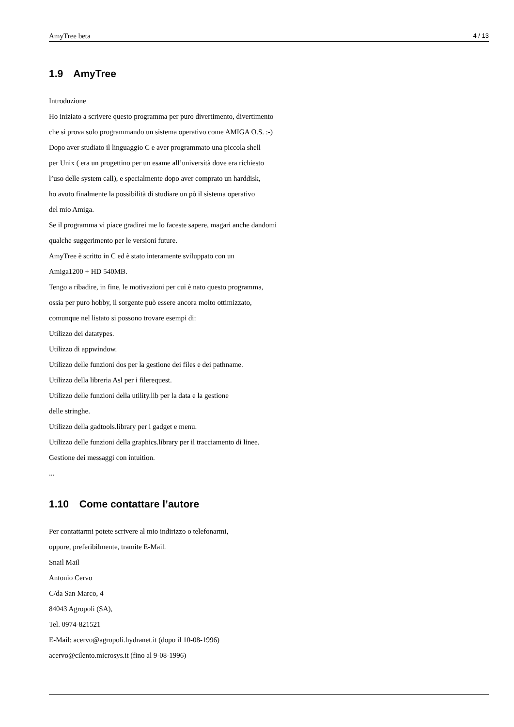AmyTree beta 4 / 13
1.9 AmyTree
Introduzione
Ho iniziato a scrivere questo programma per puro divertimento, divertimento
che si prova solo programmando un sistema operativo come AMIGA O.S. :-)
Dopo aver studiato il linguaggio C e aver programmato una piccola shell
per Unix ( era un progettino per un esame all’università dove era richiesto
l’uso delle system call), e specialmente dopo aver comprato un harddisk,
ho avuto finalmente la possibilità di studiare un pò il sistema operativo
del mio Amiga.
Se il programma vi piace gradirei me lo faceste sapere, magari anche dandomi
qualche suggerimento per le versioni future.
AmyTree è scritto in C ed è stato interamente sviluppato con un
Amiga1200 + HD 540MB.
Tengo a ribadire, in fine, le motivazioni per cui è nato questo programma,
ossia per puro hobby, il sorgente può essere ancora molto ottimizzato,
comunque nel listato si possono trovare esempi di:
Utilizzo dei datatypes.
Utilizzo di appwindow.
Utilizzo delle funzioni dos per la gestione dei files e dei pathname.
Utilizzo della libreria Asl per i filerequest.
Utilizzo delle funzioni della utility.lib per la data e la gestione
delle stringhe.
Utilizzo della gadtools.library per i gadget e menu.
Utilizzo delle funzioni della graphics.library per il tracciamento di linee.
Gestione dei messaggi con intuition.
...
1.10 Come contattare l’autore
Per contattarmi potete scrivere al mio indirizzo o telefonarmi,
oppure, preferibilmente, tramite E-Mail.
Snail Mail
Antonio Cervo
C/da San Marco, 4
84043 Agropoli (SA),
Tel. 0974-821521
E-Mail: acervo@agropoli.hydranet.it (dopo il 10-08-1996)
acervo@cilento.microsys.it (fino al 9-08-1996)